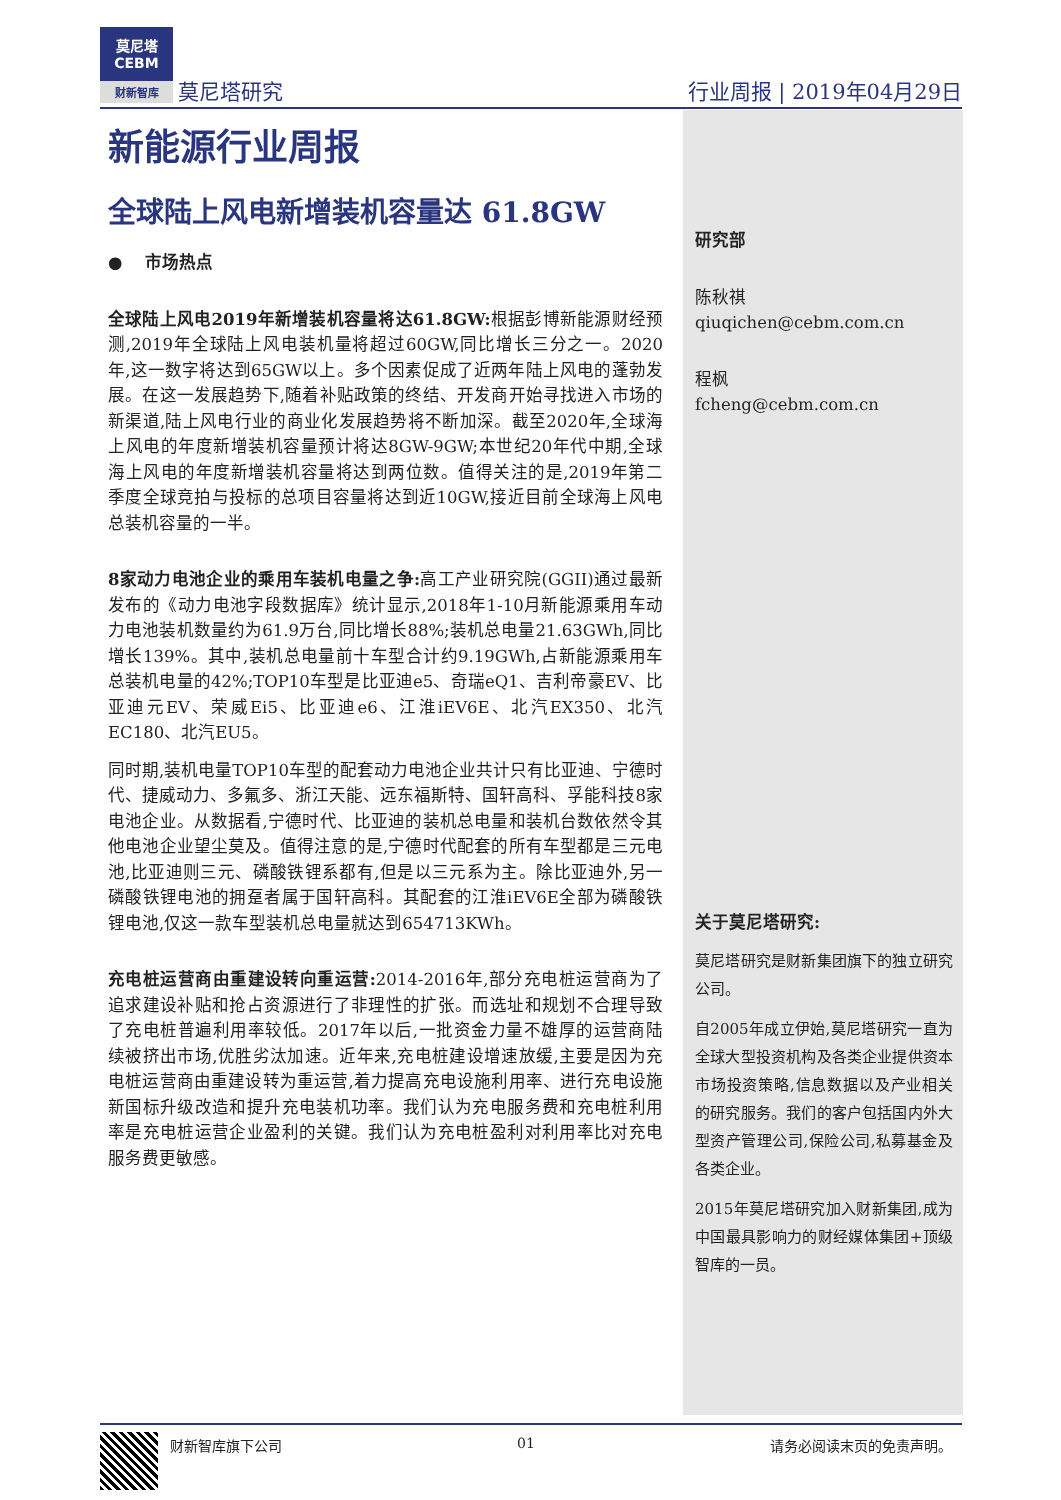莫尼塔
CEBM
财新智库
莫尼塔研究 行业周报 | 2019年04月29日
研究部
陈秋祺
qiuqichen@cebm.com.cn
程枫
fcheng@cebm.com.cn
关于莫尼塔研究:
莫尼塔研究是财新集团旗下的独立研究公司。
自2005年成立伊始,莫尼塔研究一直为全球大型投资机构及各类企业提供资本市场投资策略,信息数据以及产业相关的研究服务。我们的客户包括国内外大型资产管理公司,保险公司,私募基金及各类企业。
2015年莫尼塔研究加入财新集团,成为中国最具影响力的财经媒体集团+顶级智库的一员。
新能源行业周报
全球陆上风电新增装机容量达 61.8GW
● 市场热点
全球陆上风电2019年新增装机容量将达61.8GW: 根据彭博新能源财经预测,2019年全球陆上风电装机量将超过60GW,同比增长三分之一。2020年,这一数字将达到65GW以上。多个因素促成了近两年陆上风电的蓬勃发展。在这一发展趋势下,随着补贴政策的终结、开发商开始寻找进入市场的新渠道,陆上风电行业的商业化发展趋势将不断加深。截至2020年,全球海上风电的年度新增装机容量预计将达8GW-9GW;本世纪20年代中期,全球海上风电的年度新增装机容量将达到两位数。值得关注的是,2019年第二季度全球竞拍与投标的总项目容量将达到近10GW,接近目前全球海上风电总装机容量的一半。
8家动力电池企业的乘用车装机电量之争: 高工产业研究院(GGII)通过最新发布的《动力电池字段数据库》统计显示,2018年1-10月新能源乘用车动力电池装机数量约为61.9万台,同比增长88%;装机总电量21.63GWh,同比增长139%。其中,装机总电量前十车型合计约9.19GWh,占新能源乘用车总装机电量的42%;TOP10车型是比亚迪e5、奇瑞eQ1、吉利帝豪EV、比亚迪元EV、荣威Ei5、比亚迪e6、江淮iEV6E、北汽EX350、北汽EC180、北汽EU5。
同时期,装机电量TOP10车型的配套动力电池企业共计只有比亚迪、宁德时代、捷威动力、多氟多、浙江天能、远东福斯特、国轩高科、孚能科技8家电池企业。从数据看,宁德时代、比亚迪的装机总电量和装机台数依然令其他电池企业望尘莫及。值得注意的是,宁德时代配套的所有车型都是三元电池,比亚迪则三元、磷酸铁锂系都有,但是以三元系为主。除比亚迪外,另一磷酸铁锂电池的拥趸者属于国轩高科。其配套的江淮iEV6E全部为磷酸铁锂电池,仅这一款车型装机总电量就达到654713KWh。
充电桩运营商由重建设转向重运营: 2014-2016年,部分充电桩运营商为了追求建设补贴和抢占资源进行了非理性的扩张。而选址和规划不合理导致了充电桩普遍利用率较低。2017年以后,一批资金力量不雄厚的运营商陆续被挤出市场,优胜劣汰加速。近年来,充电桩建设增速放缓,主要是因为充电桩运营商由重建设转为重运营,着力提高充电设施利用率、进行充电设施新国标升级改造和提升充电装机功率。我们认为充电服务费和充电桩利用率是充电桩运营企业盈利的关键。我们认为充电桩盈利对利用率比对充电服务费更敏感。
财新智库旗下公司 01 请务必阅读末页的免责声明。